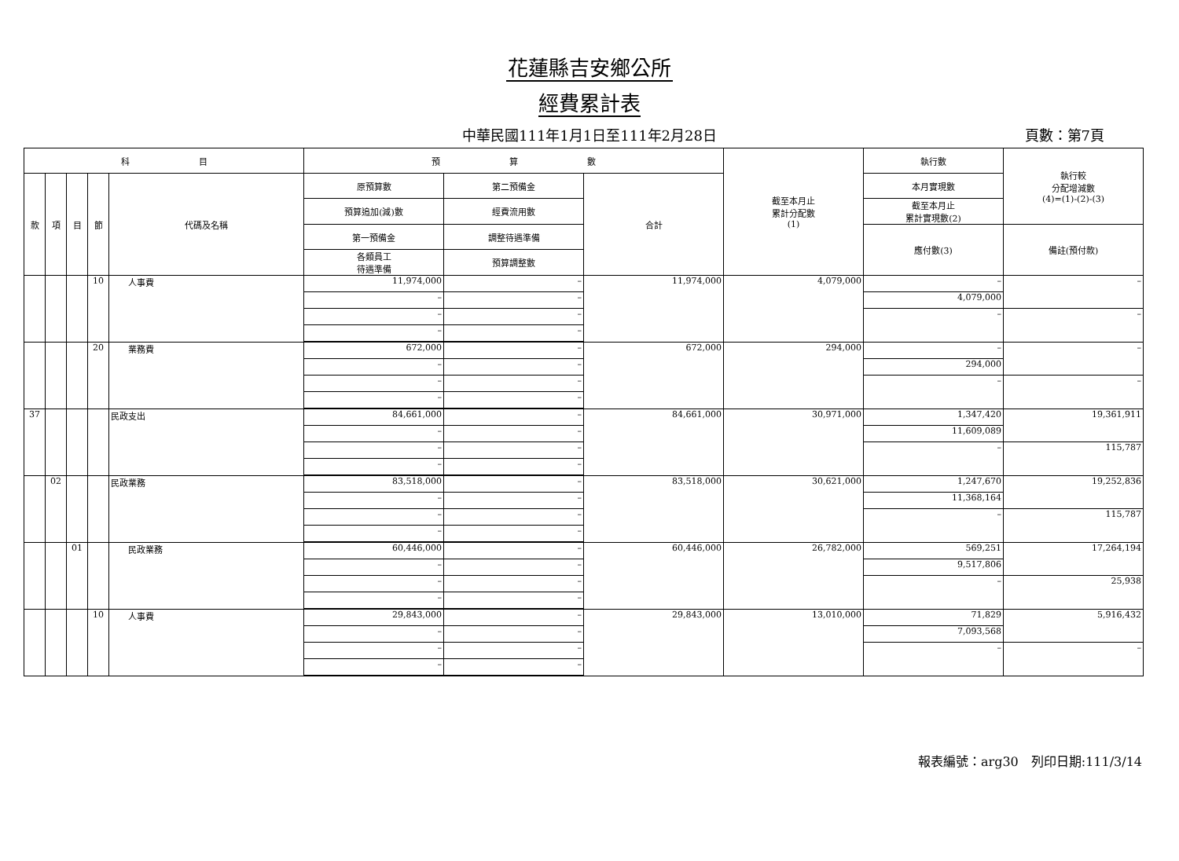花蓮縣吉安鄉公所
經費累計表
中華民國111年1月1日至111年2月28日
頁數：第7頁
| 科 目 | | | | | 預 算 數 | | | 截至本月止 累計分配數 (1) | 執行數 | 執行較 分配增減數 (4)=(1)-(2)-(3) |
| --- | --- | --- | --- | --- | --- | --- | --- | --- | --- | --- |
| 款 | 項 | 目 | 節 | 代碼及名稱 | 原預算數 | 第二預備金 | 合計 | | 本月實現數 | |
| | | | | | 預算追加(減)數 | 經費流用數 | | | 截至本月止 累計實現數(2) | |
| | | | | | 第一預備金 | 調整待遇準備 | | | 應付數(3) | 備註(預付款) |
| | | | | | 各類員工 待遇準備 | 預算調整數 | | | | |
| | | | 10 | 人事費 | 11,974,000 | – | 11,974,000 | 4,079,000 | – | – |
| | | | | | – | – | | | 4,079,000 | |
| | | | | | – | – | | | – | – |
| | | | | | – | – | | | | |
| | | | 20 | 業務費 | 672,000 | – | 672,000 | 294,000 | – | – |
| | | | | | – | – | | | 294,000 | |
| | | | | | – | – | | | – | – |
| | | | | | – | – | | | | |
| 37 | | | | 民政支出 | 84,661,000 | – | 84,661,000 | 30,971,000 | 1,347,420 | 19,361,911 |
| | | | | | – | – | | | 11,609,089 | |
| | | | | | – | – | | | – | 115,787 |
| | | | | | – | – | | | | |
| | 02 | | | 民政業務 | 83,518,000 | – | 83,518,000 | 30,621,000 | 1,247,670 | 19,252,836 |
| | | | | | – | – | | | 11,368,164 | |
| | | | | | – | – | | | – | 115,787 |
| | | | | | – | – | | | | |
| | | 01 | | 民政業務 | 60,446,000 | – | 60,446,000 | 26,782,000 | 569,251 | 17,264,194 |
| | | | | | – | – | | | 9,517,806 | |
| | | | | | – | – | | | – | 25,938 |
| | | | | | – | – | | | | |
| | | | 10 | 人事費 | 29,843,000 | – | 29,843,000 | 13,010,000 | 71,829 | 5,916,432 |
| | | | | | – | – | | | 7,093,568 | |
| | | | | | – | – | | | – | – |
| | | | | | – | – | | | | |
報表編號：arg30　列印日期:111/3/14